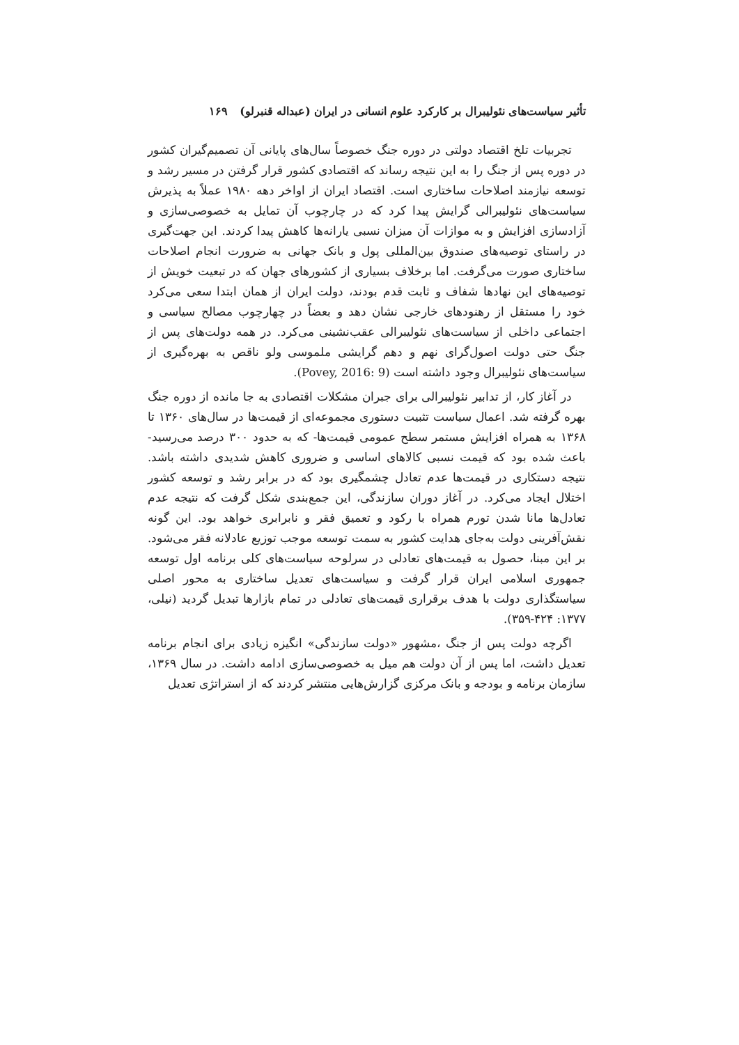تأثیر سیاست‌های نئولیبرال بر کارکرد علوم انسانی در ایران (عبداله قنبرلو) ۱۶۹
تجربیات تلخ اقتصاد دولتی در دوره جنگ خصوصاً سال‌های پایانی آن تصمیم‌گیران کشور در دوره پس از جنگ را به این نتیجه رساند که اقتصادی کشور قرار گرفتن در مسیر رشد و توسعه نیازمند اصلاحات ساختاری است. اقتصاد ایران از اواخر دهه ۱۹۸۰ عملاً به پذیرش سیاست‌های نئولیبرالی گرایش پیدا کرد که در چارچوب آن تمایل به خصوصی‌سازی و آزادسازی افزایش و به موازات آن میزان نسبی یارانه‌ها کاهش پیدا کردند. این جهت‌گیری در راستای توصیه‌های صندوق بین‌المللی پول و بانک جهانی به ضرورت انجام اصلاحات ساختاری صورت می‌گرفت. اما برخلاف بسیاری از کشورهای جهان که در تبعیت خویش از توصیه‌های این نهادها شفاف و ثابت قدم بودند، دولت ایران از همان ابتدا سعی می‌کرد خود را مستقل از رهنودهای خارجی نشان دهد و بعضاً در چهارچوب مصالح سیاسی و اجتماعی داخلی از سیاست‌های نئولیبرالی عقب‌نشینی می‌کرد. در همه دولت‌های پس از جنگ حتی دولت اصول‌گرای نهم و دهم گرایشی ملموسی ولو ناقص به بهره‌گیری از سیاست‌های نئولیبرال وجود داشته است (Povey, 2016: 9).
در آغاز کار، از تدابیر نئولیبرالی برای جبران مشکلات اقتصادی به جا مانده از دوره جنگ بهره گرفته شد. اعمال سیاست تثبیت دستوری مجموعه‌ای از قیمت‌ها در سال‌های ۱۳۶۰ تا ۱۳۶۸ به همراه افزایش مستمر سطح عمومی قیمت‌ها- که به حدود ۳۰۰ درصد می‌رسید- باعث شده بود که قیمت نسبی کالاهای اساسی و ضروری کاهش شدیدی داشته باشد. نتیجه دستکاری در قیمت‌ها عدم تعادل چشمگیری بود که در برابر رشد و توسعه کشور اختلال ایجاد می‌کرد. در آغاز دوران سازندگی، این جمع‌بندی شکل گرفت که نتیجه عدم تعادل‌ها مانا شدن تورم همراه با رکود و تعمیق فقر و نابرابری خواهد بود. این گونه نقش‌آفرینی دولت به‌جای هدایت کشور به سمت توسعه موجب توزیع عادلانه فقر می‌شود. بر این مبنا، حصول به قیمت‌های تعادلی در سرلوحه سیاست‌های کلی برنامه اول توسعه جمهوری اسلامی ایران قرار گرفت و سیاست‌های تعدیل ساختاری به محور اصلی سیاستگذاری دولت با هدف برقراری قیمت‌های تعادلی در تمام بازارها تبدیل گردید (نیلی، ۱۳۷۷: ۴۲۴-۳۵۹).
اگرچه دولت پس از جنگ ،مشهور «دولت سازندگی» انگیزه زیادی برای انجام برنامه تعدیل داشت، اما پس از آن دولت هم میل به خصوصی‌سازی ادامه داشت. در سال ۱۳۶۹، سازمان برنامه و بودجه و بانک مرکزی گزارش‌هایی منتشر کردند که از استراتژی تعدیل